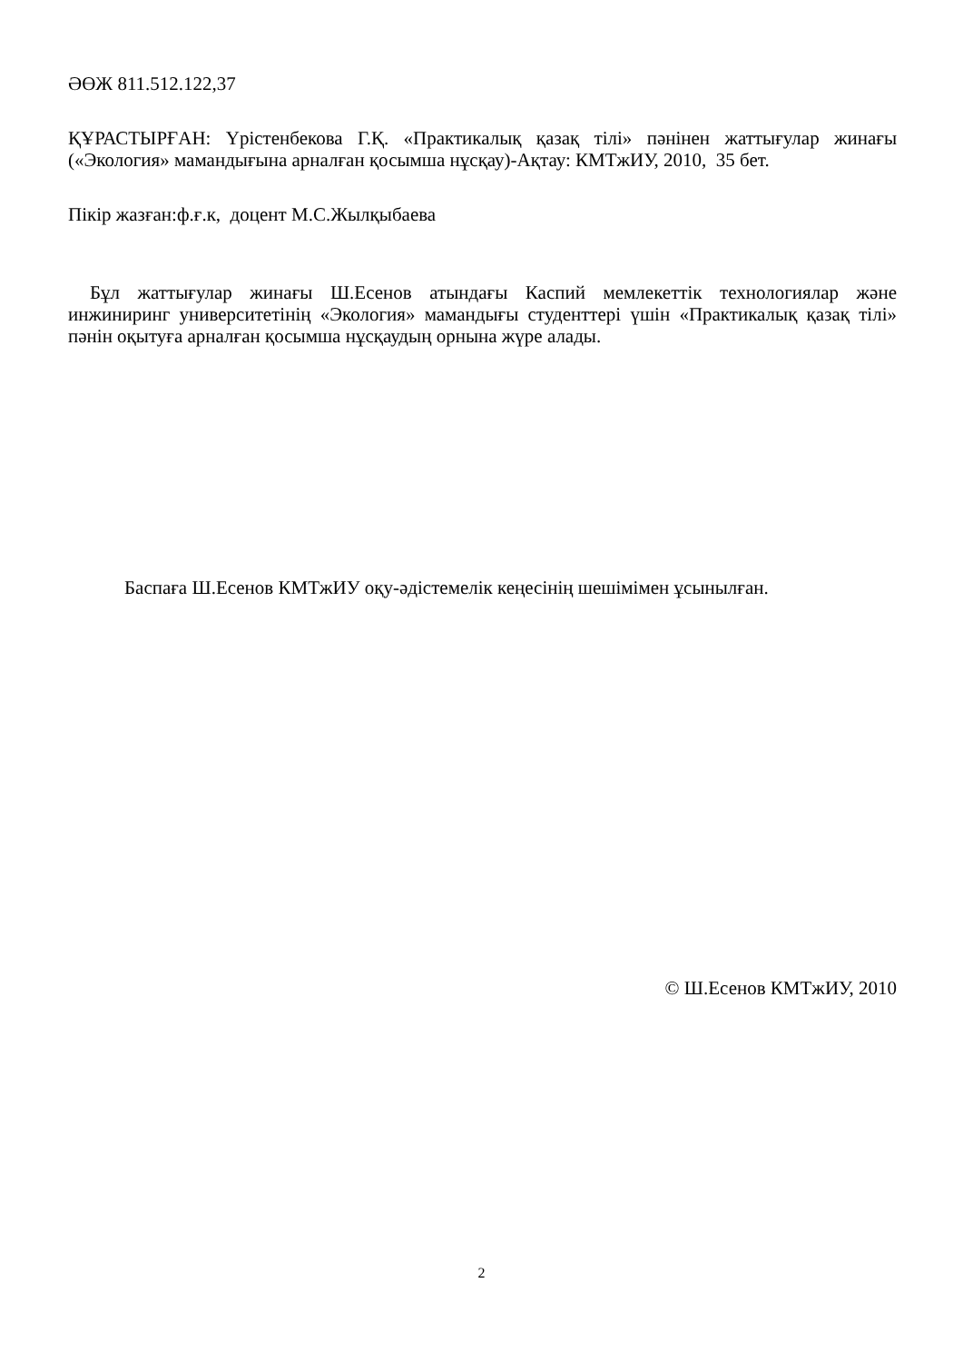ӘӨЖ 811.512.122,37
ҚҰРАСТЫРҒАН: Үрістенбекова Г.Қ. «Практикалық қазақ тілі» пәнінен жаттығулар жинағы («Экология» мамандығына арналған қосымша нұсқау)-Ақтау: КМТжИУ, 2010, 35 бет.
Пікір жазған:ф.ғ.к, доцент М.С.Жылқыбаева
Бұл жаттығулар жинағы Ш.Есенов атындағы Каспий мемлекеттік технологиялар және инжиниринг университетінің «Экология» мамандығы студенттері үшін «Практикалық қазақ тілі» пәнін оқытуға арналған қосымша нұсқаудың орнына жүре алады.
Баспаға Ш.Есенов КМТжИУ оқу-әдістемелік кеңесінің шешімімен ұсынылған.
© Ш.Есенов КМТжИУ, 2010
2